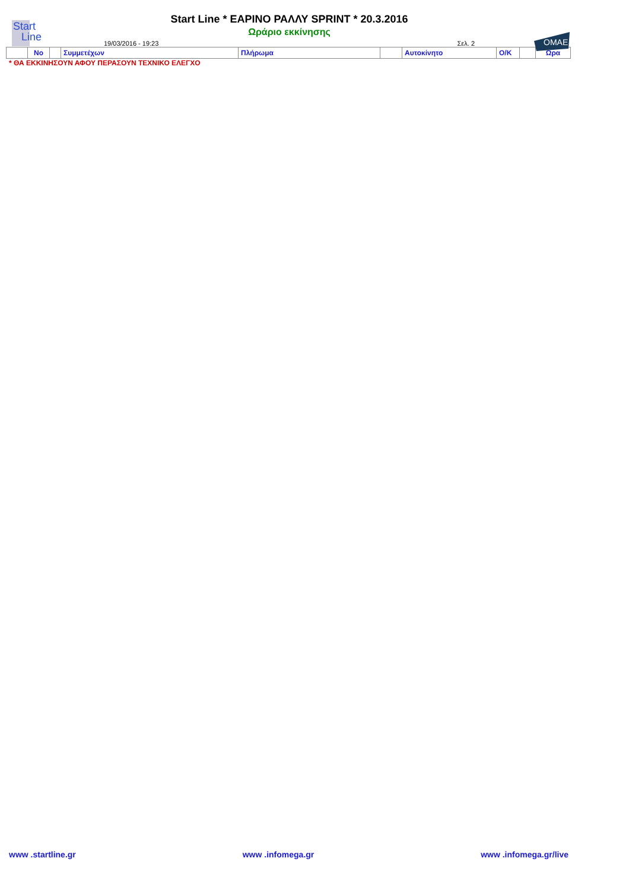Start
Line
OMAE
Start Line * ΕΑΡΙΝΟ ΡΑΛΛΥ SPRINT * 20.3.2016
Ωράριο εκκίνησης
19/03/2016 - 19:23 Σελ. 2
| | No | | Συμμετέχων | Πλήρωμα | | Αυτοκίνητο | Ο/Κ | | Ωρα |
| --- | --- | --- | --- | --- | --- | --- | --- | --- | --- |
* ΘΑ ΕΚΚΙΝΗΣΟΥΝ ΑΦΟΥ ΠΕΡΑΣΟΥΝ ΤΕΧΝΙΚΟ ΕΛΕΓΧΟ
www .startline.gr www .infomega.gr www .infomega.gr/live